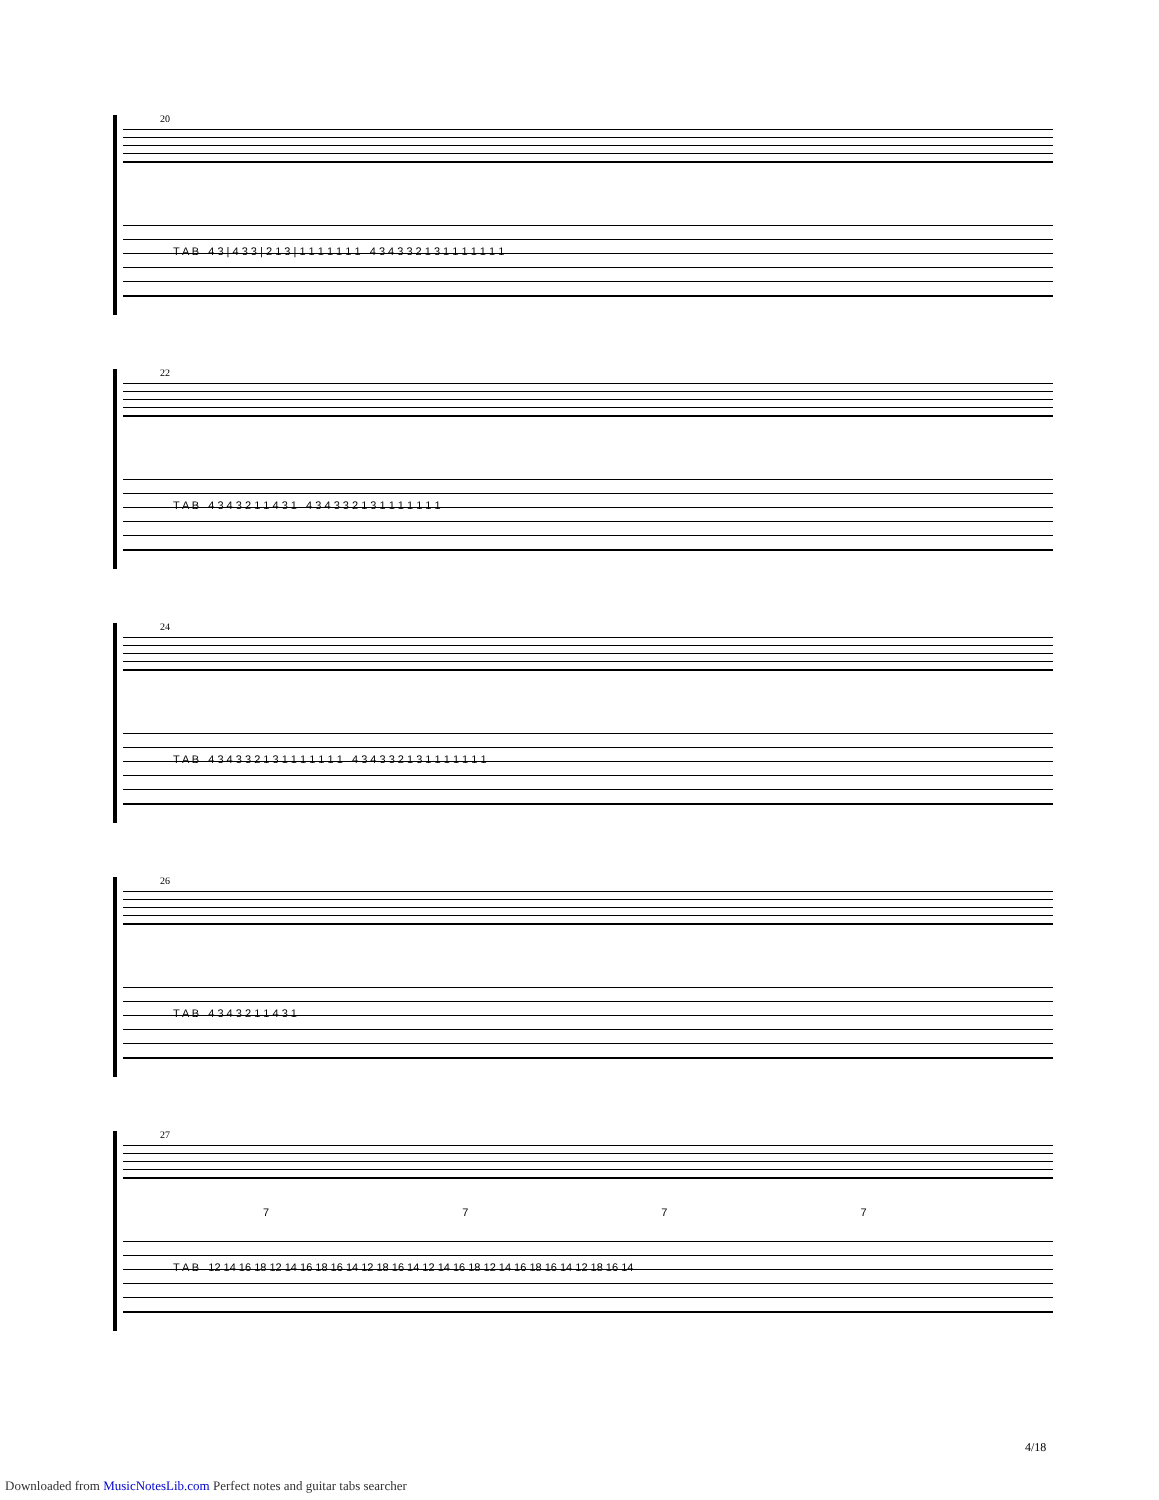20
T A B 4 3 | 4 3 3 | 2 1 3 | 1 1 1 1 1 1 1 4 3 4 3 3 2 1 3 1 1 1 1 1 1 1
22
T A B 4 3 4 3 2 1 1 4 3 1 4 3 4 3 3 2 1 3 1 1 1 1 1 1 1
24
T A B 4 3 4 3 3 2 1 3 1 1 1 1 1 1 1 4 3 4 3 3 2 1 3 1 1 1 1 1 1 1
26
T A B 4 3 4 3 2 1 1 4 3 1
27
7 7 7 7
T A B 12 14 16 18 12 14 16 18 16 14 12 18 16 14 12 14 16 18 12 14 16 18 16 14 12 18 16 14
4/18
Downloaded from MusicNotesLib.com Perfect notes and guitar tabs searcher